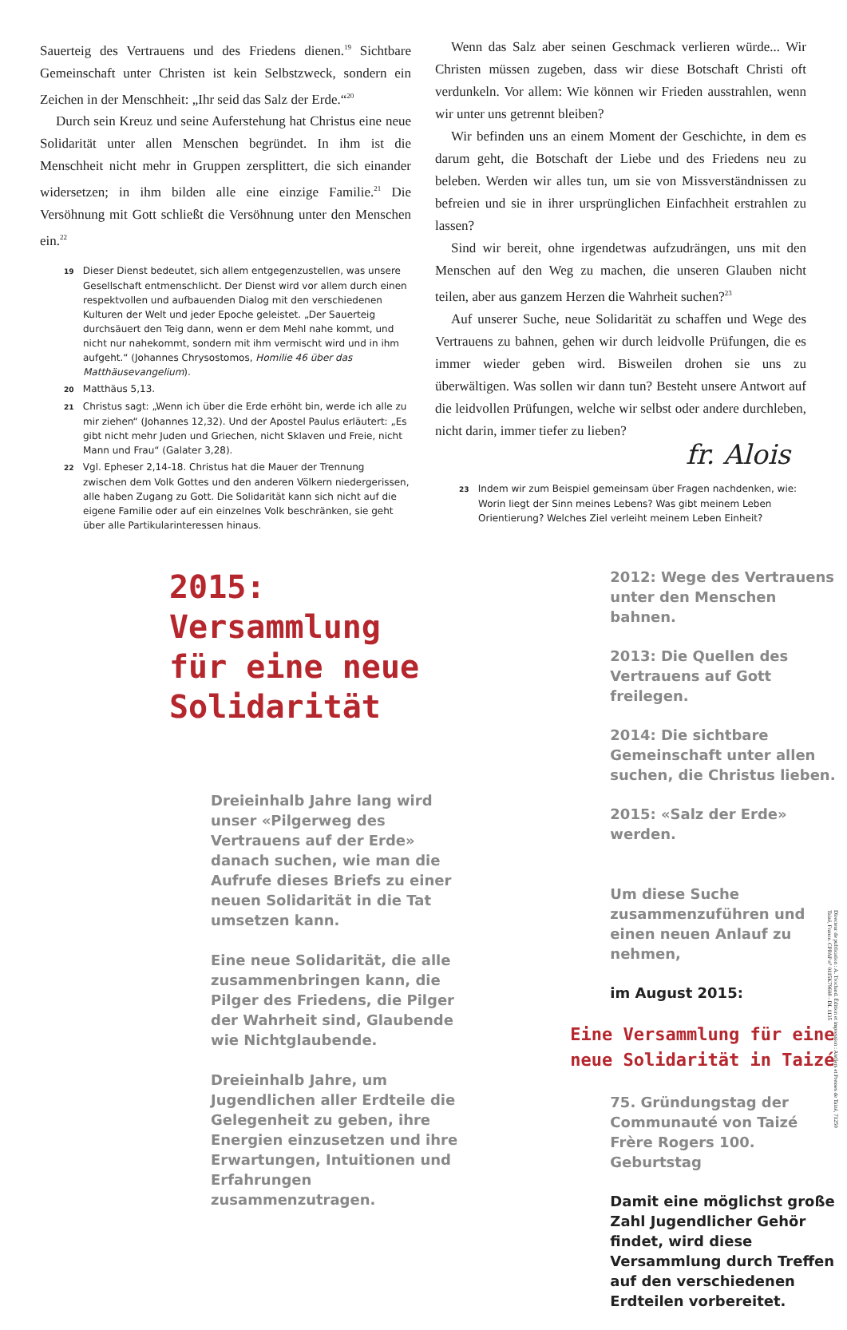Sauerteig des Vertrauens und des Friedens dienen.<sup>19</sup> Sichtbare Gemeinschaft unter Christen ist kein Selbstzweck, sondern ein Zeichen in der Menschheit: „Ihr seid das Salz der Erde.“<sup>20</sup>
Durch sein Kreuz und seine Auferstehung hat Christus eine neue Solidarität unter allen Menschen begründet. In ihm ist die Menschheit nicht mehr in Gruppen zersplittert, die sich einander widersetzen; in ihm bilden alle eine einzige Familie.<sup>21</sup> Die Versöhnung mit Gott schließt die Versöhnung unter den Menschen ein.<sup>22</sup>
19 Dieser Dienst bedeutet, sich allem entgegenzustellen, was unsere Gesellschaft entmenschlicht. Der Dienst wird vor allem durch einen respektvollen und aufbauenden Dialog mit den verschiedenen Kulturen der Welt und jeder Epoche geleistet. „Der Sauerteig durchsäuert den Teig dann, wenn er dem Mehl nahe kommt, und nicht nur nahekommt, sondern mit ihm vermischt wird und in ihm aufgeht.“ (Johannes Chrysostomos, Homilie 46 über das Matthäusevangelium).
20 Matthäus 5,13.
21 Christus sagt: „Wenn ich über die Erde erhöht bin, werde ich alle zu mir ziehen“ (Johannes 12,32). Und der Apostel Paulus erläutert: „Es gibt nicht mehr Juden und Griechen, nicht Sklaven und Freie, nicht Mann und Frau“ (Galater 3,28).
22 Vgl. Epheser 2,14-18. Christus hat die Mauer der Trennung zwischen dem Volk Gottes und den anderen Völkern niedergerissen, alle haben Zugang zu Gott. Die Solidarität kann sich nicht auf die eigene Familie oder auf ein einzelnes Volk beschränken, sie geht über alle Partikularinteressen hinaus.
Wenn das Salz aber seinen Geschmack verlieren würde... Wir Christen müssen zugeben, dass wir diese Botschaft Christi oft verdunkeln. Vor allem: Wie können wir Frieden ausstrahlen, wenn wir unter uns getrennt bleiben?
Wir befinden uns an einem Moment der Geschichte, in dem es darum geht, die Botschaft der Liebe und des Friedens neu zu beleben. Werden wir alles tun, um sie von Missverständnissen zu befreien und sie in ihrer ursprünglichen Einfachheit erstrahlen zu lassen?
Sind wir bereit, ohne irgendetwas aufzudrängen, uns mit den Menschen auf den Weg zu machen, die unseren Glauben nicht teilen, aber aus ganzem Herzen die Wahrheit suchen?<sup>23</sup>
Auf unserer Suche, neue Solidarität zu schaffen und Wege des Vertrauens zu bahnen, gehen wir durch leidvolle Prüfungen, die es immer wieder geben wird. Bisweilen drohen sie uns zu überwältigen. Was sollen wir dann tun? Besteht unsere Antwort auf die leidvollen Prüfungen, welche wir selbst oder andere durchleben, nicht darin, immer tiefer zu lieben?
fr. Alois
23 Indem wir zum Beispiel gemeinsam über Fragen nachdenken, wie: Worin liegt der Sinn meines Lebens? Was gibt meinem Leben Orientierung? Welches Ziel verleiht meinem Leben Einheit?
2015:
Versammlung
für eine neue
Solidarität
Dreieinhalb Jahre lang wird unser «Pilgerweg des Vertrauens auf der Erde» danach suchen, wie man die Aufrufe dieses Briefs zu einer neuen Solidarität in die Tat umsetzen kann.
Eine neue Solidarität, die alle zusammenbringen kann, die Pilger des Friedens, die Pilger der Wahrheit sind, Glaubende wie Nichtglaubende.
Dreieinhalb Jahre, um Jugendlichen aller Erdteile die Gelegenheit zu geben, ihre Energien einzusetzen und ihre Erwartungen, Intuitionen und Erfahrungen zusammenzutragen.
2012: Wege des Vertrauens unter den Menschen bahnen.
2013: Die Quellen des Vertrauens auf Gott freilegen.
2014: Die sichtbare Gemeinschaft unter allen suchen, die Christus lieben.
2015: «Salz der Erde» werden.
Um diese Suche zusammenzuführen und einen neuen Anlauf zu nehmen,
im August 2015:
Eine Versammlung für eine neue Solidarität in Taizé
75. Gründungstag der Communauté von Taizé
Frère Rogers 100. Geburtstag
Damit eine möglichst große Zahl Jugendlicher Gehör findet, wird diese Versammlung durch Treffen auf den verschiedenen Erdteilen vorbereitet.
Directeur de publication : A. Trochard. Édition et impression : Ateliers et Presses de Taizé, 71250 Taizé, France. CPPAP n° 0115K79608 - DL 1135